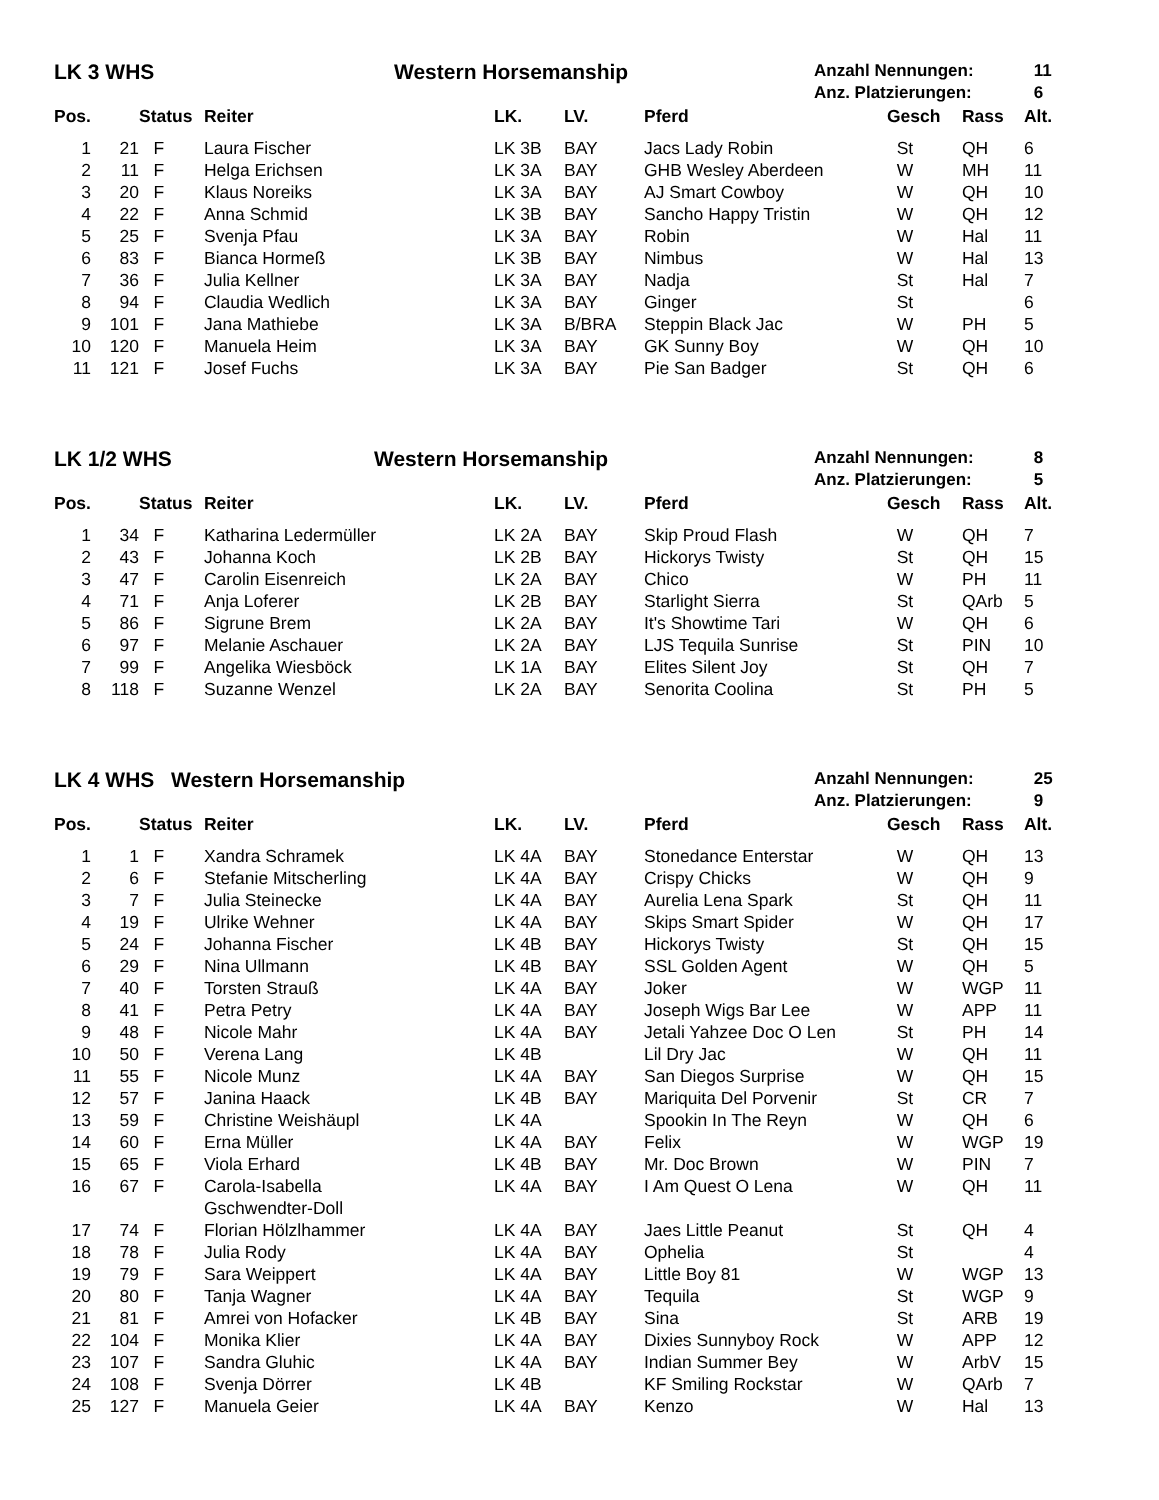LK 3 WHS Western Horsemanship
Anzahl Nennungen: 11
Anz. Platzierungen: 6
| Pos. | | Status | Reiter | LK. | LV. | Pferd | Gesch | Rass | Alt. |
| --- | --- | --- | --- | --- | --- | --- | --- | --- | --- |
| 1 | 21 | F | Laura Fischer | LK 3B | BAY | Jacs Lady Robin | St | QH | 6 |
| 2 | 11 | F | Helga Erichsen | LK 3A | BAY | GHB Wesley Aberdeen | W | MH | 11 |
| 3 | 20 | F | Klaus Noreiks | LK 3A | BAY | AJ Smart Cowboy | W | QH | 10 |
| 4 | 22 | F | Anna Schmid | LK 3B | BAY | Sancho Happy Tristin | W | QH | 12 |
| 5 | 25 | F | Svenja Pfau | LK 3A | BAY | Robin | W | Hal | 11 |
| 6 | 83 | F | Bianca Hormeß | LK 3B | BAY | Nimbus | W | Hal | 13 |
| 7 | 36 | F | Julia Kellner | LK 3A | BAY | Nadja | St | Hal | 7 |
| 8 | 94 | F | Claudia Wedlich | LK 3A | BAY | Ginger | St | | 6 |
| 9 | 101 | F | Jana Mathiebe | LK 3A | B/BRA | Steppin Black Jac | W | PH | 5 |
| 10 | 120 | F | Manuela Heim | LK 3A | BAY | GK Sunny Boy | W | QH | 10 |
| 11 | 121 | F | Josef Fuchs | LK 3A | BAY | Pie San Badger | St | QH | 6 |
LK 1/2 WHS Western Horsemanship
Anzahl Nennungen: 8
Anz. Platzierungen: 5
| Pos. | | Status | Reiter | LK. | LV. | Pferd | Gesch | Rass | Alt. |
| --- | --- | --- | --- | --- | --- | --- | --- | --- | --- |
| 1 | 34 | F | Katharina Ledermüller | LK 2A | BAY | Skip Proud Flash | W | QH | 7 |
| 2 | 43 | F | Johanna Koch | LK 2B | BAY | Hickorys Twisty | St | QH | 15 |
| 3 | 47 | F | Carolin Eisenreich | LK 2A | BAY | Chico | W | PH | 11 |
| 4 | 71 | F | Anja Loferer | LK 2B | BAY | Starlight Sierra | St | QArb | 5 |
| 5 | 86 | F | Sigrune Brem | LK 2A | BAY | It's Showtime Tari | W | QH | 6 |
| 6 | 97 | F | Melanie Aschauer | LK 2A | BAY | LJS Tequila Sunrise | St | PIN | 10 |
| 7 | 99 | F | Angelika Wiesböck | LK 1A | BAY | Elites Silent Joy | St | QH | 7 |
| 8 | 118 | F | Suzanne Wenzel | LK 2A | BAY | Senorita Coolina | St | PH | 5 |
LK 4 WHS Western Horsemanship
Anzahl Nennungen: 25
Anz. Platzierungen: 9
| Pos. | | Status | Reiter | LK. | LV. | Pferd | Gesch | Rass | Alt. |
| --- | --- | --- | --- | --- | --- | --- | --- | --- | --- |
| 1 | 1 | F | Xandra Schramek | LK 4A | BAY | Stonedance Enterstar | W | QH | 13 |
| 2 | 6 | F | Stefanie Mitscherling | LK 4A | BAY | Crispy Chicks | W | QH | 9 |
| 3 | 7 | F | Julia Steinecke | LK 4A | BAY | Aurelia Lena Spark | St | QH | 11 |
| 4 | 19 | F | Ulrike Wehner | LK 4A | BAY | Skips Smart Spider | W | QH | 17 |
| 5 | 24 | F | Johanna Fischer | LK 4B | BAY | Hickorys Twisty | St | QH | 15 |
| 6 | 29 | F | Nina Ullmann | LK 4B | BAY | SSL Golden Agent | W | QH | 5 |
| 7 | 40 | F | Torsten Strauß | LK 4A | BAY | Joker | W | WGP | 11 |
| 8 | 41 | F | Petra Petry | LK 4A | BAY | Joseph Wigs Bar Lee | W | APP | 11 |
| 9 | 48 | F | Nicole Mahr | LK 4A | BAY | Jetali Yahzee Doc O Len | St | PH | 14 |
| 10 | 50 | F | Verena Lang | LK 4B | | Lil Dry Jac | W | QH | 11 |
| 11 | 55 | F | Nicole Munz | LK 4A | BAY | San Diegos Surprise | W | QH | 15 |
| 12 | 57 | F | Janina Haack | LK 4B | BAY | Mariquita Del Porvenir | St | CR | 7 |
| 13 | 59 | F | Christine Weishäupl | LK 4A | | Spookin In The Reyn | W | QH | 6 |
| 14 | 60 | F | Erna Müller | LK 4A | BAY | Felix | W | WGP | 19 |
| 15 | 65 | F | Viola Erhard | LK 4B | BAY | Mr. Doc Brown | W | PIN | 7 |
| 16 | 67 | F | Carola-Isabella Gschwendter-Doll | LK 4A | BAY | I Am Quest O Lena | W | QH | 11 |
| 17 | 74 | F | Florian Hölzlhammer | LK 4A | BAY | Jaes Little Peanut | St | QH | 4 |
| 18 | 78 | F | Julia Rody | LK 4A | BAY | Ophelia | St | | 4 |
| 19 | 79 | F | Sara Weippert | LK 4A | BAY | Little Boy 81 | W | WGP | 13 |
| 20 | 80 | F | Tanja Wagner | LK 4A | BAY | Tequila | St | WGP | 9 |
| 21 | 81 | F | Amrei von Hofacker | LK 4B | BAY | Sina | St | ARB | 19 |
| 22 | 104 | F | Monika Klier | LK 4A | BAY | Dixies Sunnyboy Rock | W | APP | 12 |
| 23 | 107 | F | Sandra Gluhic | LK 4A | BAY | Indian Summer Bey | W | ArbV | 15 |
| 24 | 108 | F | Svenja Dörrer | LK 4B | | KF Smiling Rockstar | W | QArb | 7 |
| 25 | 127 | F | Manuela Geier | LK 4A | BAY | Kenzo | W | Hal | 13 |